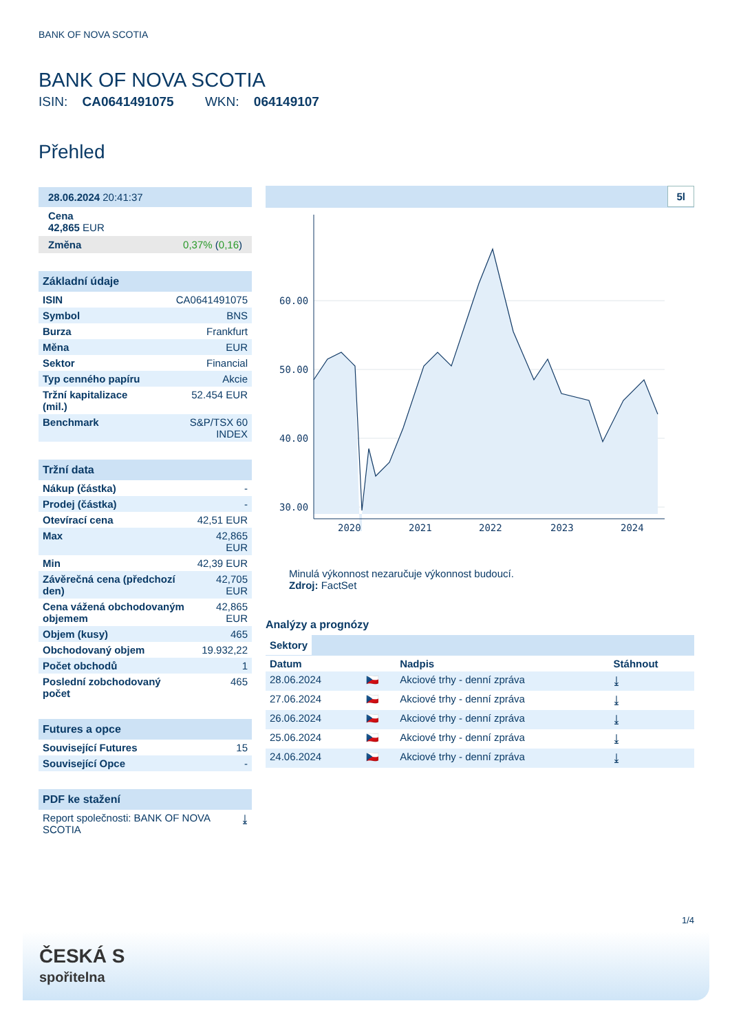BANK OF NOVA SCOTIA
BANK OF NOVA SCOTIA
ISIN: CA0641491075 WKN: 064149107
Přehled
| 28.06.2024 20:41:37 |
| Cena 42,865 EUR |
| Změna 0,37% ( 0,16 ) |
| Základní údaje | |
| --- | --- |
| ISIN | CA0641491075 |
| Symbol | BNS |
| Burza | Frankfurt |
| Měna | EUR |
| Sektor | Financial |
| Typ cenného papíru | Akcie |
| Tržní kapitalizace (mil.) | 52.454 EUR |
| Benchmark | S&P/TSX 60 INDEX |
| Tržní data | |
| --- | --- |
| Nákup (částka) | - |
| Prodej (částka) | - |
| Otevírací cena | 42,51 EUR |
| Max | 42,865 EUR |
| Min | 42,39 EUR |
| Závěrečná cena (předchozí den) | 42,705 EUR |
| Cena vážená obchodovaným objemem | 42,865 EUR |
| Objem (kusy) | 465 |
| Obchodovaný objem | 19.932,22 |
| Počet obchodů | 1 |
| Poslední zobchodovaný počet | 465 |
| Futures a opce | |
| --- | --- |
| Související Futures | 15 |
| Související Opce | - |
| PDF ke stažení | |
| --- | --- |
| Report společnosti: BANK OF NOVA SCOTIA | ⤓ |
5l
60.00
50.00
40.00
30.00
2020
2021
2022
2023
2024
Minulá výkonnost nezaručuje výkonnost budoucí.
Zdroj: FactSet
Analýzy a prognózy
Sektory
| Datum | | Nadpis | Stáhnout |
| 28.06.2024 | 🇨🇿 | Akciové trhy - denní zpráva | ⤓ |
| 27.06.2024 | 🇨🇿 | Akciové trhy - denní zpráva | ⤓ |
| 26.06.2024 | 🇨🇿 | Akciové trhy - denní zpráva | ⤓ |
| 25.06.2024 | 🇨🇿 | Akciové trhy - denní zpráva | ⤓ |
| 24.06.2024 | 🇨🇿 | Akciové trhy - denní zpráva | ⤓ |
1/4
ČESKÁ S
spořitelna